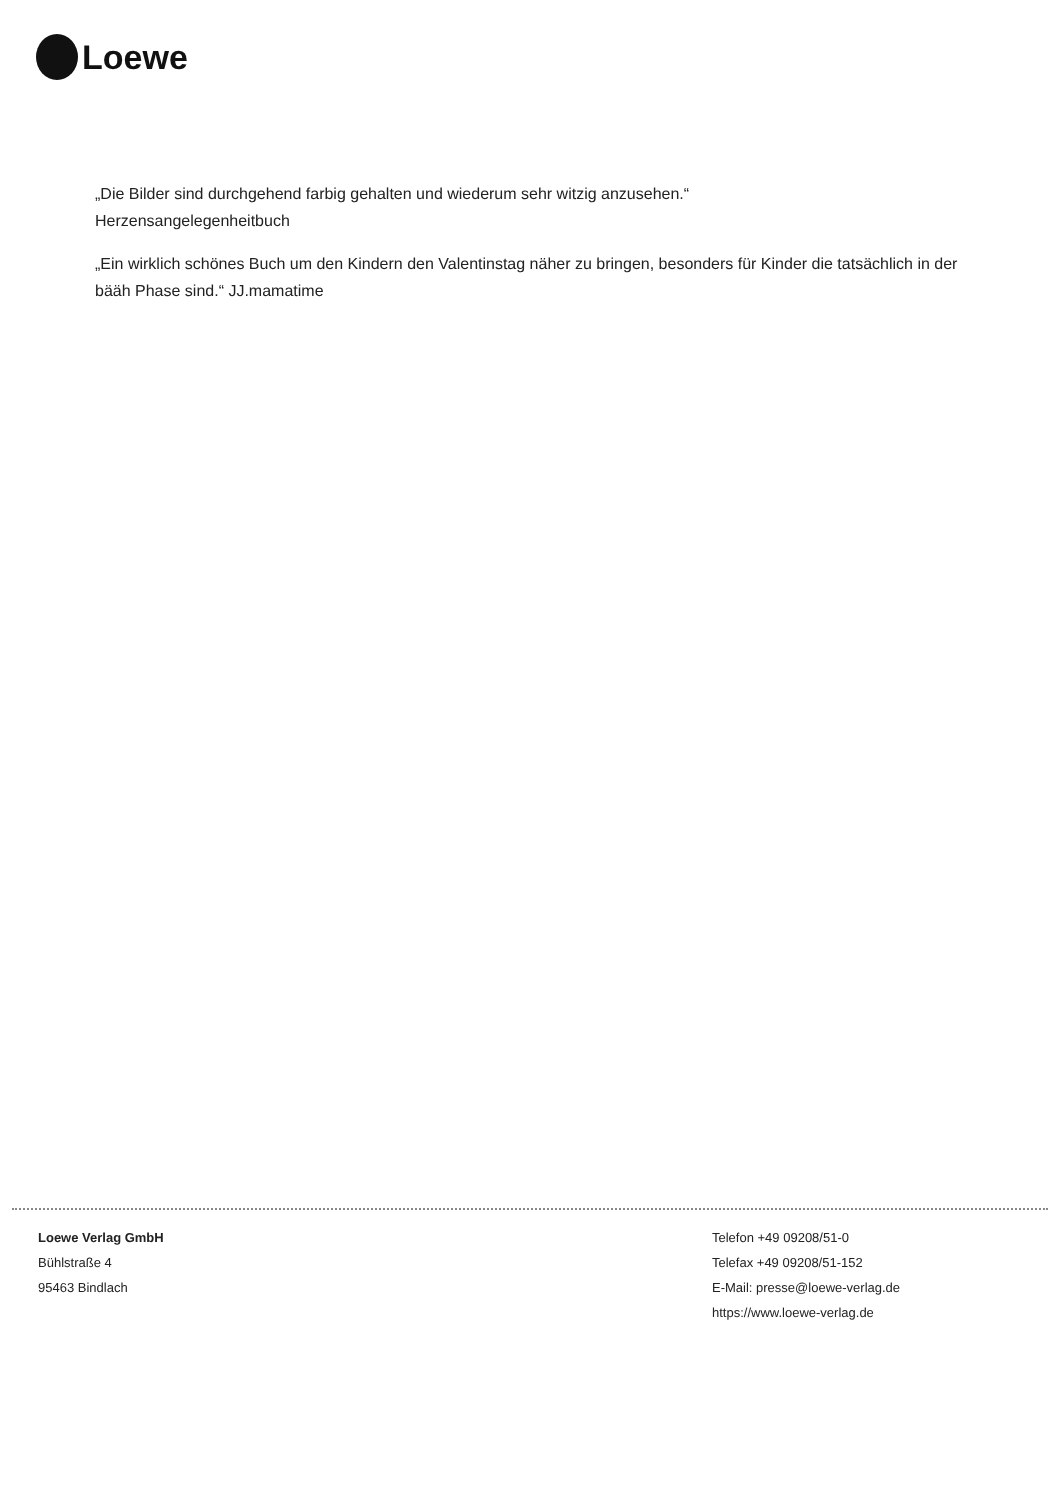Loewe
„Die Bilder sind durchgehend farbig gehalten und wiederum sehr witzig anzusehen.“
Herzensangelegenheitbuch
„Ein wirklich schönes Buch um den Kindern den Valentinstag näher zu bringen, besonders für Kinder die tatsächlich in der bääh Phase sind.“ JJ.mamatime
Loewe Verlag GmbH
Bühlstraße 4
95463 Bindlach
Telefon +49 09208/51-0
Telefax +49 09208/51-152
E-Mail: presse@loewe-verlag.de
https://www.loewe-verlag.de